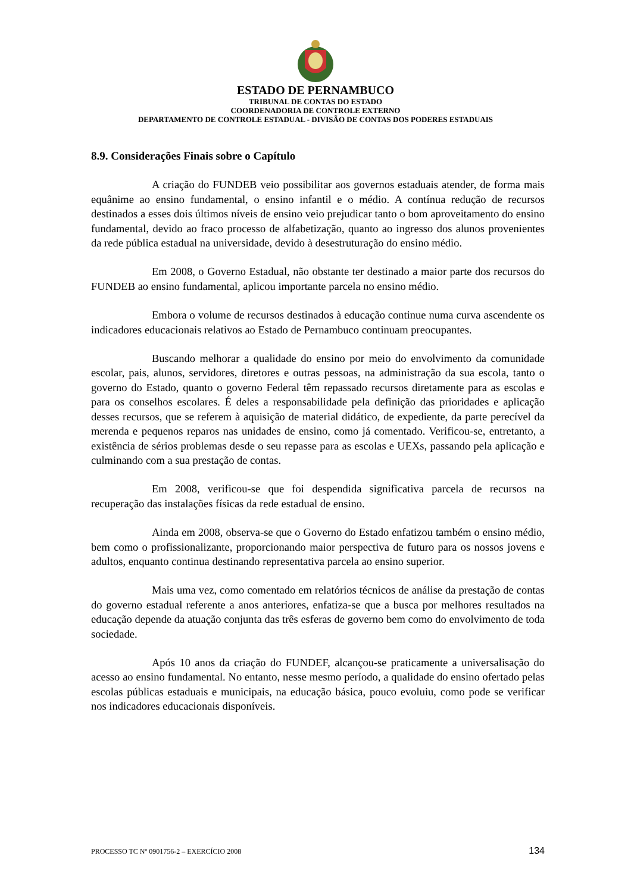ESTADO DE PERNAMBUCO
TRIBUNAL DE CONTAS DO ESTADO
COORDENADORIA DE CONTROLE EXTERNO
DEPARTAMENTO DE CONTROLE ESTADUAL - DIVISÃO DE CONTAS DOS PODERES ESTADUAIS
8.9. Considerações Finais sobre o Capítulo
A criação do FUNDEB veio possibilitar aos governos estaduais atender, de forma mais equânime ao ensino fundamental, o ensino infantil e o médio. A contínua redução de recursos destinados a esses dois últimos níveis de ensino veio prejudicar tanto o bom aproveitamento do ensino fundamental, devido ao fraco processo de alfabetização, quanto ao ingresso dos alunos provenientes da rede pública estadual na universidade, devido à desestruturação do ensino médio.
Em 2008, o Governo Estadual, não obstante ter destinado a maior parte dos recursos do FUNDEB ao ensino fundamental, aplicou importante parcela no ensino médio.
Embora o volume de recursos destinados à educação continue numa curva ascendente os indicadores educacionais relativos ao Estado de Pernambuco continuam preocupantes.
Buscando melhorar a qualidade do ensino por meio do envolvimento da comunidade escolar, pais, alunos, servidores, diretores e outras pessoas, na administração da sua escola, tanto o governo do Estado, quanto o governo Federal têm repassado recursos diretamente para as escolas e para os conselhos escolares. É deles a responsabilidade pela definição das prioridades e aplicação desses recursos, que se referem à aquisição de material didático, de expediente, da parte perecível da merenda e pequenos reparos nas unidades de ensino, como já comentado. Verificou-se, entretanto, a existência de sérios problemas desde o seu repasse para as escolas e UEXs, passando pela aplicação e culminando com a sua prestação de contas.
Em 2008, verificou-se que foi despendida significativa parcela de recursos na recuperação das instalações físicas da rede estadual de ensino.
Ainda em 2008, observa-se que o Governo do Estado enfatizou também o ensino médio, bem como o profissionalizante, proporcionando maior perspectiva de futuro para os nossos jovens e adultos, enquanto continua destinando representativa parcela ao ensino superior.
Mais uma vez, como comentado em relatórios técnicos de análise da prestação de contas do governo estadual referente a anos anteriores, enfatiza-se que a busca por melhores resultados na educação depende da atuação conjunta das três esferas de governo bem como do envolvimento de toda sociedade.
Após 10 anos da criação do FUNDEF, alcançou-se praticamente a universalisação do acesso ao ensino fundamental. No entanto, nesse mesmo período, a qualidade do ensino ofertado pelas escolas públicas estaduais e municipais, na educação básica, pouco evoluiu, como pode se verificar nos indicadores educacionais disponíveis.
PROCESSO TC Nº 0901756-2 – EXERCÍCIO 2008 134